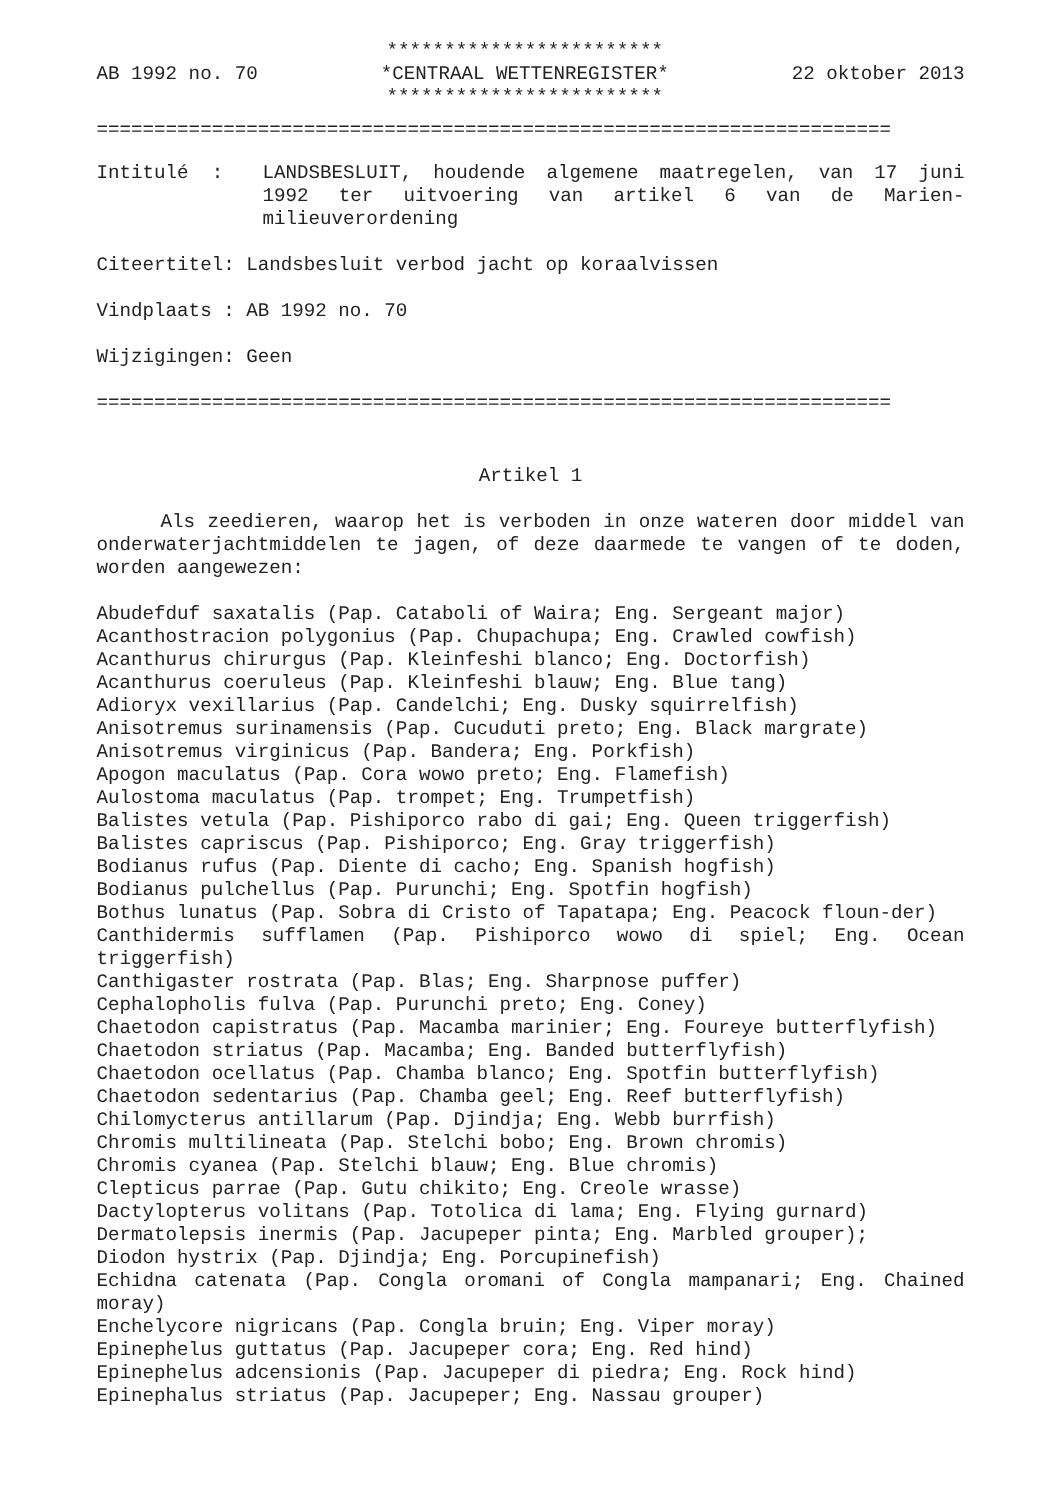AB 1992 no. 70
************************
*CENTRAAL WETTENREGISTER*
************************
22 oktober 2013
=====================================================================
Intitulé : LANDSBESLUIT, houdende algemene maatregelen, van 17 juni 1992 ter uitvoering van artikel 6 van de Marien-milieuverordening
Citeertitel: Landsbesluit verbod jacht op koraalvissen
Vindplaats : AB 1992 no. 70
Wijzigingen: Geen
=====================================================================
Artikel 1
Als zeedieren, waarop het is verboden in onze wateren door middel van onderwaterjachtmiddelen te jagen, of deze daarmede te vangen of te doden, worden aangewezen:
Abudefduf saxatalis (Pap. Cataboli of Waira; Eng. Sergeant major)
Acanthostracion polygonius (Pap. Chupachupa; Eng. Crawled cowfish)
Acanthurus chirurgus (Pap. Kleinfeshi blanco; Eng. Doctorfish)
Acanthurus coeruleus (Pap. Kleinfeshi blauw; Eng. Blue tang)
Adioryx vexillarius (Pap. Candelchi; Eng. Dusky squirrelfish)
Anisotremus surinamensis (Pap. Cucuduti preto; Eng. Black margrate)
Anisotremus virginicus (Pap. Bandera; Eng. Porkfish)
Apogon maculatus (Pap. Cora wowo preto; Eng. Flamefish)
Aulostoma maculatus (Pap. trompet; Eng. Trumpetfish)
Balistes vetula (Pap. Pishiporco rabo di gai; Eng. Queen triggerfish)
Balistes capriscus (Pap. Pishiporco; Eng. Gray triggerfish)
Bodianus rufus (Pap. Diente di cacho; Eng. Spanish hogfish)
Bodianus pulchellus (Pap. Purunchi; Eng. Spotfin hogfish)
Bothus lunatus (Pap. Sobra di Cristo of Tapatapa; Eng. Peacock floun-der)
Canthidermis sufflamen (Pap. Pishiporco wowo di spiel; Eng. Ocean triggerfish)
Canthigaster rostrata (Pap. Blas; Eng. Sharpnose puffer)
Cephalopholis fulva (Pap. Purunchi preto; Eng. Coney)
Chaetodon capistratus (Pap. Macamba marinier; Eng. Foureye butterflyfish)
Chaetodon striatus (Pap. Macamba; Eng. Banded butterflyfish)
Chaetodon ocellatus (Pap. Chamba blanco; Eng. Spotfin butterflyfish)
Chaetodon sedentarius (Pap. Chamba geel; Eng. Reef butterflyfish)
Chilomycterus antillarum (Pap. Djindja; Eng. Webb burrfish)
Chromis multilineata (Pap. Stelchi bobo; Eng. Brown chromis)
Chromis cyanea (Pap. Stelchi blauw; Eng. Blue chromis)
Clepticus parrae (Pap. Gutu chikito; Eng. Creole wrasse)
Dactylopterus volitans (Pap. Totolica di lama; Eng. Flying gurnard)
Dermatolepsis inermis (Pap. Jacupeper pinta; Eng. Marbled grouper);
Diodon hystrix (Pap. Djindja; Eng. Porcupinefish)
Echidna catenata (Pap. Congla oromani of Congla mampanari; Eng. Chained moray)
Enchelycore nigricans (Pap. Congla bruin; Eng. Viper moray)
Epinephelus guttatus (Pap. Jacupeper cora; Eng. Red hind)
Epinephelus adcensionis (Pap. Jacupeper di piedra; Eng. Rock hind)
Epinephalus striatus (Pap. Jacupeper; Eng. Nassau grouper)